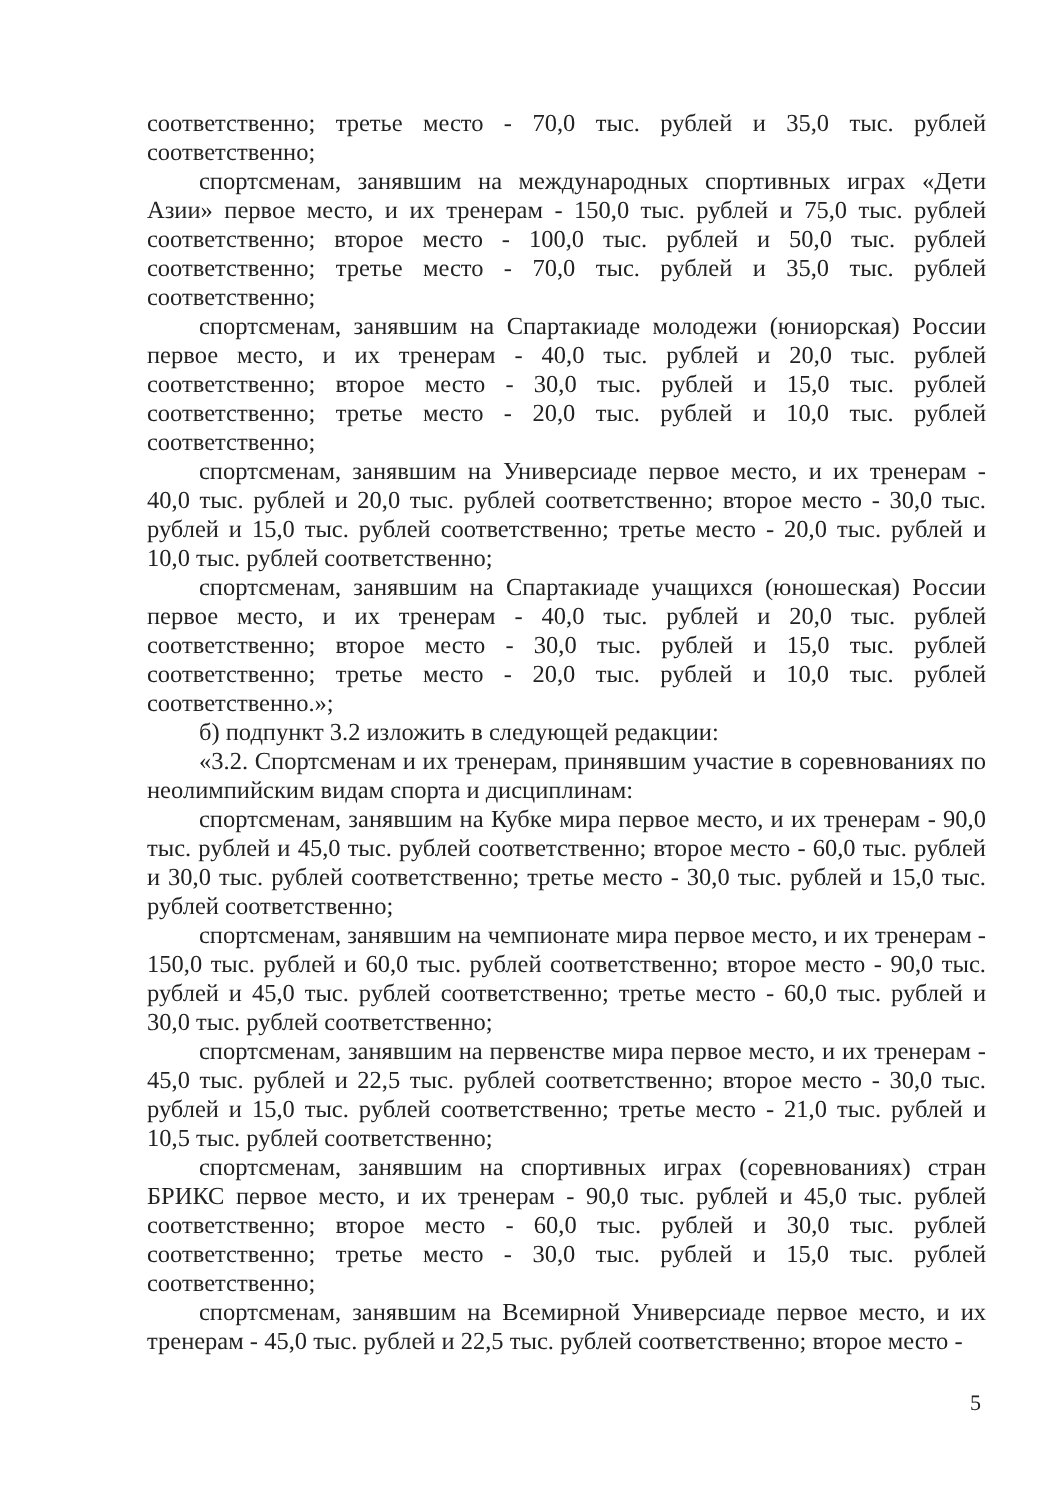соответственно; третье место - 70,0 тыс. рублей и 35,0 тыс. рублей соответственно;
спортсменам, занявшим на международных спортивных играх «Дети Азии» первое место, и их тренерам - 150,0 тыс. рублей и 75,0 тыс. рублей соответственно; второе место - 100,0 тыс. рублей и 50,0 тыс. рублей соответственно; третье место - 70,0 тыс. рублей и 35,0 тыс. рублей соответственно;
спортсменам, занявшим на Спартакиаде молодежи (юниорская) России первое место, и их тренерам - 40,0 тыс. рублей и 20,0 тыс. рублей соответственно; второе место - 30,0 тыс. рублей и 15,0 тыс. рублей соответственно; третье место - 20,0 тыс. рублей и 10,0 тыс. рублей соответственно;
спортсменам, занявшим на Универсиаде первое место, и их тренерам - 40,0 тыс. рублей и 20,0 тыс. рублей соответственно; второе место - 30,0 тыс. рублей и 15,0 тыс. рублей соответственно; третье место - 20,0 тыс. рублей и 10,0 тыс. рублей соответственно;
спортсменам, занявшим на Спартакиаде учащихся (юношеская) России первое место, и их тренерам - 40,0 тыс. рублей и 20,0 тыс. рублей соответственно; второе место - 30,0 тыс. рублей и 15,0 тыс. рублей соответственно; третье место - 20,0 тыс. рублей и 10,0 тыс. рублей соответственно.»;
б) подпункт 3.2 изложить в следующей редакции:
«3.2. Спортсменам и их тренерам, принявшим участие в соревнованиях по неолимпийским видам спорта и дисциплинам:
спортсменам, занявшим на Кубке мира первое место, и их тренерам - 90,0 тыс. рублей и 45,0 тыс. рублей соответственно; второе место - 60,0 тыс. рублей и 30,0 тыс. рублей соответственно; третье место - 30,0 тыс. рублей и 15,0 тыс. рублей соответственно;
спортсменам, занявшим на чемпионате мира первое место, и их тренерам - 150,0 тыс. рублей и 60,0 тыс. рублей соответственно; второе место - 90,0 тыс. рублей и 45,0 тыс. рублей соответственно; третье место - 60,0 тыс. рублей и 30,0 тыс. рублей соответственно;
спортсменам, занявшим на первенстве мира первое место, и их тренерам - 45,0 тыс. рублей и 22,5 тыс. рублей соответственно; второе место - 30,0 тыс. рублей и 15,0 тыс. рублей соответственно; третье место - 21,0 тыс. рублей и 10,5 тыс. рублей соответственно;
спортсменам, занявшим на спортивных играх (соревнованиях) стран БРИКС первое место, и их тренерам - 90,0 тыс. рублей и 45,0 тыс. рублей соответственно; второе место - 60,0 тыс. рублей и 30,0 тыс. рублей соответственно; третье место - 30,0 тыс. рублей и 15,0 тыс. рублей соответственно;
спортсменам, занявшим на Всемирной Универсиаде первое место, и их тренерам - 45,0 тыс. рублей и 22,5 тыс. рублей соответственно; второе место -
5